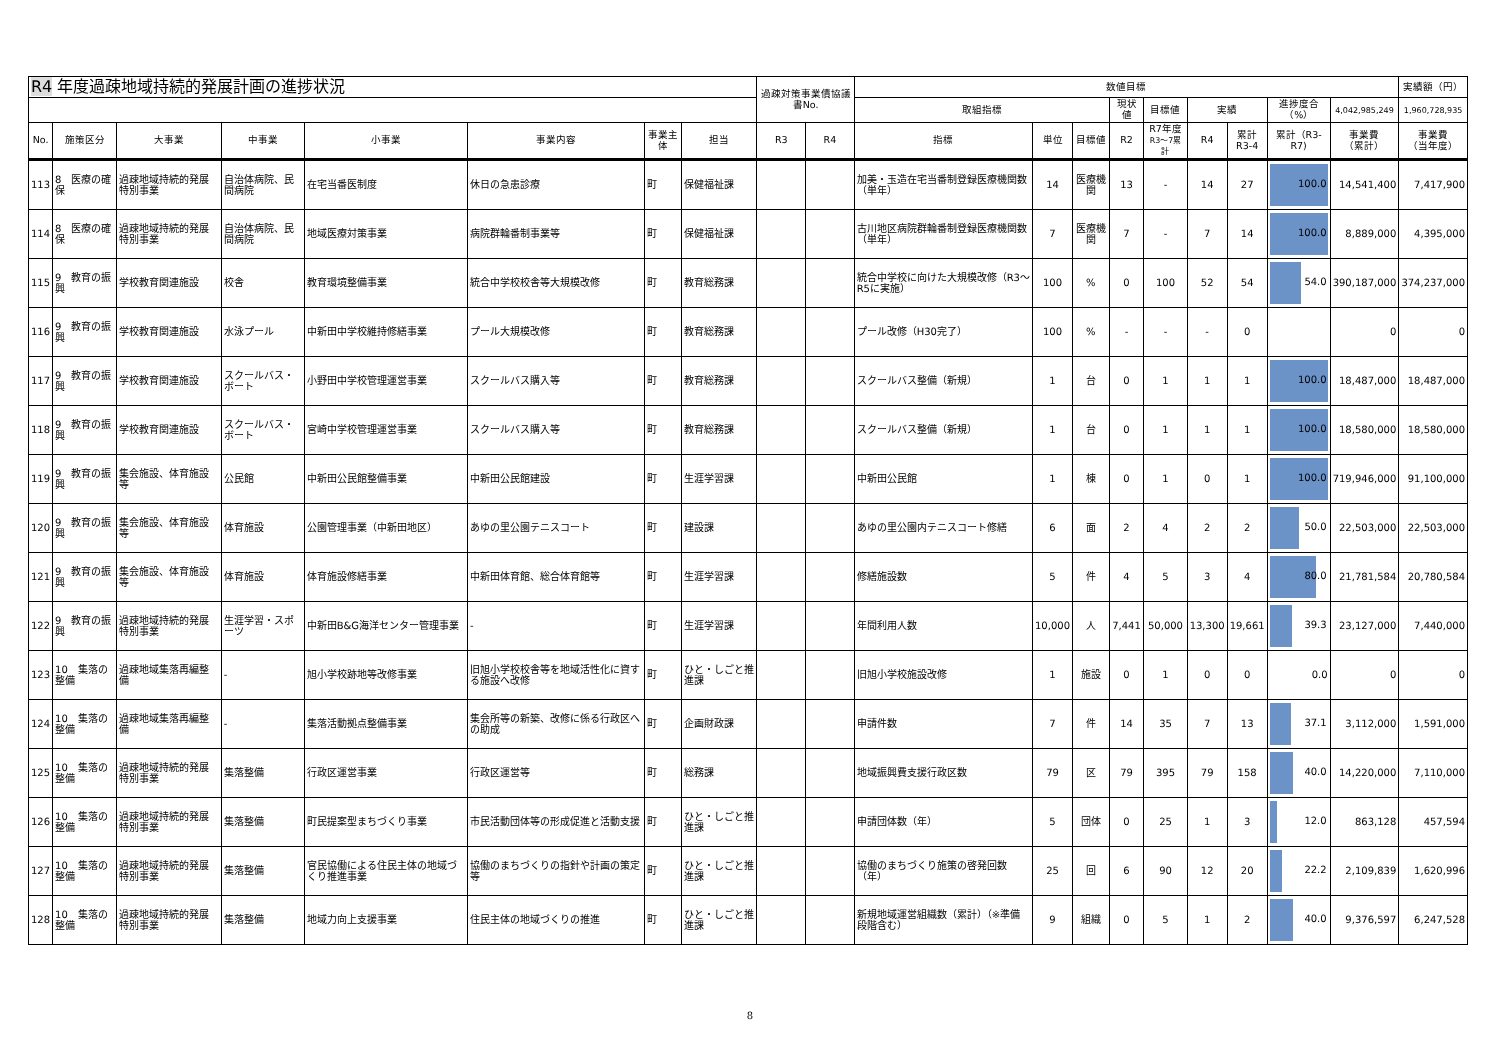| R4 年度過疎地域持続的発展計画の進捗状況 | | | | | | | | 過疎対策事業債協議書No. | | 数値目標 | | | | | | | | | 実績額（円） |
| --- | --- | --- | --- | --- | --- | --- | --- | --- | --- | --- | --- | --- | --- | --- | --- | --- | --- | --- | --- |
| | | | | | | | | | | 取組指標 | | | 現状値 | 目標値 | 実績 | | 進捗度合（%） | 4,042,985,249 | 1,960,728,935 |
| No. | 施策区分 | 大事業 | 中事業 | 小事業 | 事業内容 | 事業主体 | 担当 | R3 | R4 | 指標 | 単位 | 目標値 | R2 | R7年度 R3〜7累計 | R4 | 累計 R3-4 | 累計（R3-R7) | 事業費 （累計） | 事業費 （当年度） |
| 113 | 8 医療の確保 | 過疎地域持続的発展特別事業 | 自治体病院、民間病院 | 在宅当番医制度 | 休日の急患診療 | 町 | 保健福祉課 | | | 加美・玉造在宅当番制登録医療機関数（単年） | 14 | 医療機関 | 13 | - | 14 | 27 | 100.0 | 14,541,400 | 7,417,900 |
| 114 | 8 医療の確保 | 過疎地域持続的発展特別事業 | 自治体病院、民間病院 | 地域医療対策事業 | 病院群輪番制事業等 | 町 | 保健福祉課 | | | 古川地区病院群輪番制登録医療機関数（単年） | 7 | 医療機関 | 7 | - | 7 | 14 | 100.0 | 8,889,000 | 4,395,000 |
| 115 | 9 教育の振興 | 学校教育関連施設 | 校舎 | 教育環境整備事業 | 統合中学校校舎等大規模改修 | 町 | 教育総務課 | | | 統合中学校に向けた大規模改修（R3〜R5に実施） | 100 | % | 0 | 100 | 52 | 54 | 54.0 | 390,187,000 | 374,237,000 |
| 116 | 9 教育の振興 | 学校教育関連施設 | 水泳プール | 中新田中学校維持修繕事業 | プール大規模改修 | 町 | 教育総務課 | | | プール改修（H30完了） | 100 | % | - | - | - | 0 | | 0 | 0 |
| 117 | 9 教育の振興 | 学校教育関連施設 | スクールバス・ボート | 小野田中学校管理運営事業 | スクールバス購入等 | 町 | 教育総務課 | | | スクールバス整備（新規） | 1 | 台 | 0 | 1 | 1 | 1 | 100.0 | 18,487,000 | 18,487,000 |
| 118 | 9 教育の振興 | 学校教育関連施設 | スクールバス・ボート | 宮崎中学校管理運営事業 | スクールバス購入等 | 町 | 教育総務課 | | | スクールバス整備（新規） | 1 | 台 | 0 | 1 | 1 | 1 | 100.0 | 18,580,000 | 18,580,000 |
| 119 | 9 教育の振興 | 集会施設、体育施設等 | 公民館 | 中新田公民館整備事業 | 中新田公民館建設 | 町 | 生涯学習課 | | | 中新田公民館 | 1 | 棟 | 0 | 1 | 0 | 1 | 100.0 | 719,946,000 | 91,100,000 |
| 120 | 9 教育の振興 | 集会施設、体育施設等 | 体育施設 | 公園管理事業（中新田地区） | あゆの里公園テニスコート | 町 | 建設課 | | | あゆの里公園内テニスコート修繕 | 6 | 面 | 2 | 4 | 2 | 2 | 50.0 | 22,503,000 | 22,503,000 |
| 121 | 9 教育の振興 | 集会施設、体育施設等 | 体育施設 | 体育施設修繕事業 | 中新田体育館、総合体育館等 | 町 | 生涯学習課 | | | 修繕施設数 | 5 | 件 | 4 | 5 | 3 | 4 | 80.0 | 21,781,584 | 20,780,584 |
| 122 | 9 教育の振興 | 過疎地域持続的発展特別事業 | 生涯学習・スポーツ | 中新田B&G海洋センター管理事業 | - | 町 | 生涯学習課 | | | 年間利用人数 | 10,000 | 人 | 7,441 | 50,000 | 13,300 | 19,661 | 39.3 | 23,127,000 | 7,440,000 |
| 123 | 10 集落の整備 | 過疎地域集落再編整備 | - | 旭小学校跡地等改修事業 | 旧旭小学校校舎等を地域活性化に資する施設へ改修 | 町 | ひと・しごと推進課 | | | 旧旭小学校施設改修 | 1 | 施設 | 0 | 1 | 0 | 0 | 0.0 | 0 | 0 |
| 124 | 10 集落の整備 | 過疎地域集落再編整備 | - | 集落活動拠点整備事業 | 集会所等の新築、改修に係る行政区への助成 | 町 | 企画財政課 | | | 申請件数 | 7 | 件 | 14 | 35 | 7 | 13 | 37.1 | 3,112,000 | 1,591,000 |
| 125 | 10 集落の整備 | 過疎地域持続的発展特別事業 | 集落整備 | 行政区運営事業 | 行政区運営等 | 町 | 総務課 | | | 地域振興費支援行政区数 | 79 | 区 | 79 | 395 | 79 | 158 | 40.0 | 14,220,000 | 7,110,000 |
| 126 | 10 集落の整備 | 過疎地域持続的発展特別事業 | 集落整備 | 町民提案型まちづくり事業 | 市民活動団体等の形成促進と活動支援 | 町 | ひと・しごと推進課 | | | 申請団体数（年） | 5 | 団体 | 0 | 25 | 1 | 3 | 12.0 | 863,128 | 457,594 |
| 127 | 10 集落の整備 | 過疎地域持続的発展特別事業 | 集落整備 | 官民協働による住民主体の地域づくり推進事業 | 協働のまちづくりの指針や計画の策定等 | 町 | ひと・しごと推進課 | | | 協働のまちづくり施策の啓発回数（年） | 25 | 回 | 6 | 90 | 12 | 20 | 22.2 | 2,109,839 | 1,620,996 |
| 128 | 10 集落の整備 | 過疎地域持続的発展特別事業 | 集落整備 | 地域力向上支援事業 | 住民主体の地域づくりの推進 | 町 | ひと・しごと推進課 | | | 新規地域運営組織数（累計）（※準備段階含む） | 9 | 組織 | 0 | 5 | 1 | 2 | 40.0 | 9,376,597 | 6,247,528 |
8